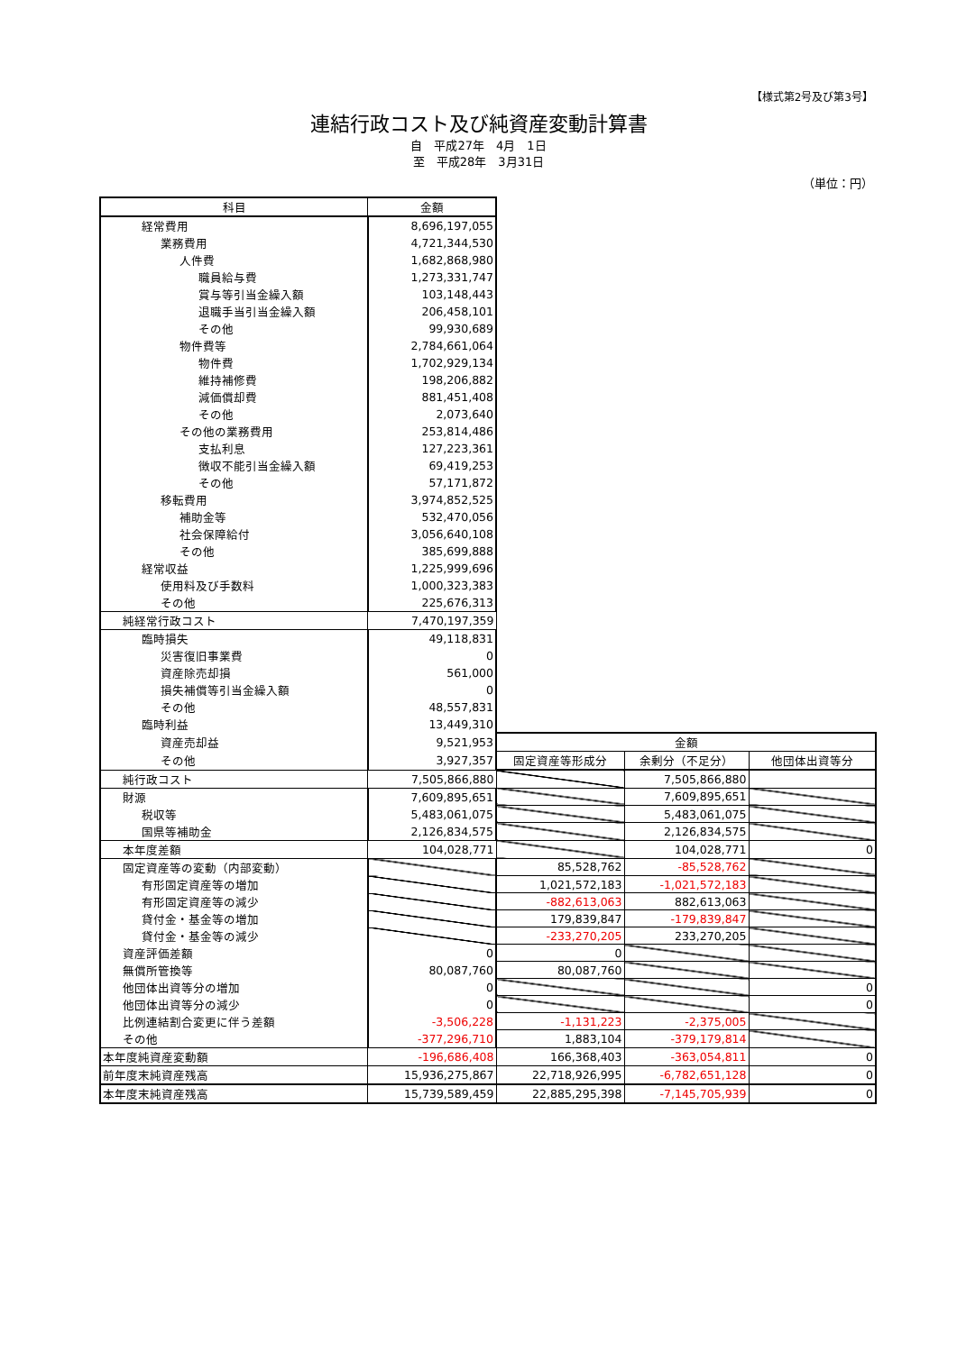【様式第2号及び第3号】
連結行政コスト及び純資産変動計算書
自　平成27年　4月　1日
至　平成28年　3月31日
（単位：円）
| 科目 | 金額 | | | |
| 経常費用 | 8,696,197,055 | | | |
| 業務費用 | 4,721,344,530 | | | |
| 人件費 | 1,682,868,980 | | | |
| 職員給与費 | 1,273,331,747 | | | |
| 賞与等引当金繰入額 | 103,148,443 | | | |
| 退職手当引当金繰入額 | 206,458,101 | | | |
| その他 | 99,930,689 | | | |
| 物件費等 | 2,784,661,064 | | | |
| 物件費 | 1,702,929,134 | | | |
| 維持補修費 | 198,206,882 | | | |
| 減価償却費 | 881,451,408 | | | |
| その他 | 2,073,640 | | | |
| その他の業務費用 | 253,814,486 | | | |
| 支払利息 | 127,223,361 | | | |
| 徴収不能引当金繰入額 | 69,419,253 | | | |
| その他 | 57,171,872 | | | |
| 移転費用 | 3,974,852,525 | | | |
| 補助金等 | 532,470,056 | | | |
| 社会保障給付 | 3,056,640,108 | | | |
| その他 | 385,699,888 | | | |
| 経常収益 | 1,225,999,696 | | | |
| 使用料及び手数料 | 1,000,323,383 | | | |
| その他 | 225,676,313 | | | |
| 純経常行政コスト | 7,470,197,359 | | | |
| 臨時損失 | 49,118,831 | | | |
| 災害復旧事業費 | 0 | | | |
| 資産除売却損 | 561,000 | | | |
| 損失補償等引当金繰入額 | 0 | | | |
| その他 | 48,557,831 | | | |
| 臨時利益 | 13,449,310 | | | |
| 資産売却益 | 9,521,953 | 金額 | | |
| その他 | 3,927,357 | 固定資産等形成分 | 余剰分（不足分） | 他団体出資等分 |
| 純行政コスト | 7,505,866,880 | | 7,505,866,880 | |
| 財源 | 7,609,895,651 | | 7,609,895,651 | |
| 税収等 | 5,483,061,075 | | 5,483,061,075 | |
| 国県等補助金 | 2,126,834,575 | | 2,126,834,575 | |
| 本年度差額 | 104,028,771 | | 104,028,771 | 0 |
| 固定資産等の変動（内部変動） | | 85,528,762 | -85,528,762 | |
| 有形固定資産等の増加 | | 1,021,572,183 | -1,021,572,183 | |
| 有形固定資産等の減少 | | -882,613,063 | 882,613,063 | |
| 貸付金・基金等の増加 | | 179,839,847 | -179,839,847 | |
| 貸付金・基金等の減少 | | -233,270,205 | 233,270,205 | |
| 資産評価差額 | 0 | 0 | | |
| 無償所管換等 | 80,087,760 | 80,087,760 | | |
| 他団体出資等分の増加 | 0 | | | 0 |
| 他団体出資等分の減少 | 0 | | | 0 |
| 比例連結割合変更に伴う差額 | -3,506,228 | -1,131,223 | -2,375,005 | |
| その他 | -377,296,710 | 1,883,104 | -379,179,814 | |
| 本年度純資産変動額 | -196,686,408 | 166,368,403 | -363,054,811 | 0 |
| 前年度末純資産残高 | 15,936,275,867 | 22,718,926,995 | -6,782,651,128 | 0 |
| 本年度末純資産残高 | 15,739,589,459 | 22,885,295,398 | -7,145,705,939 | 0 |